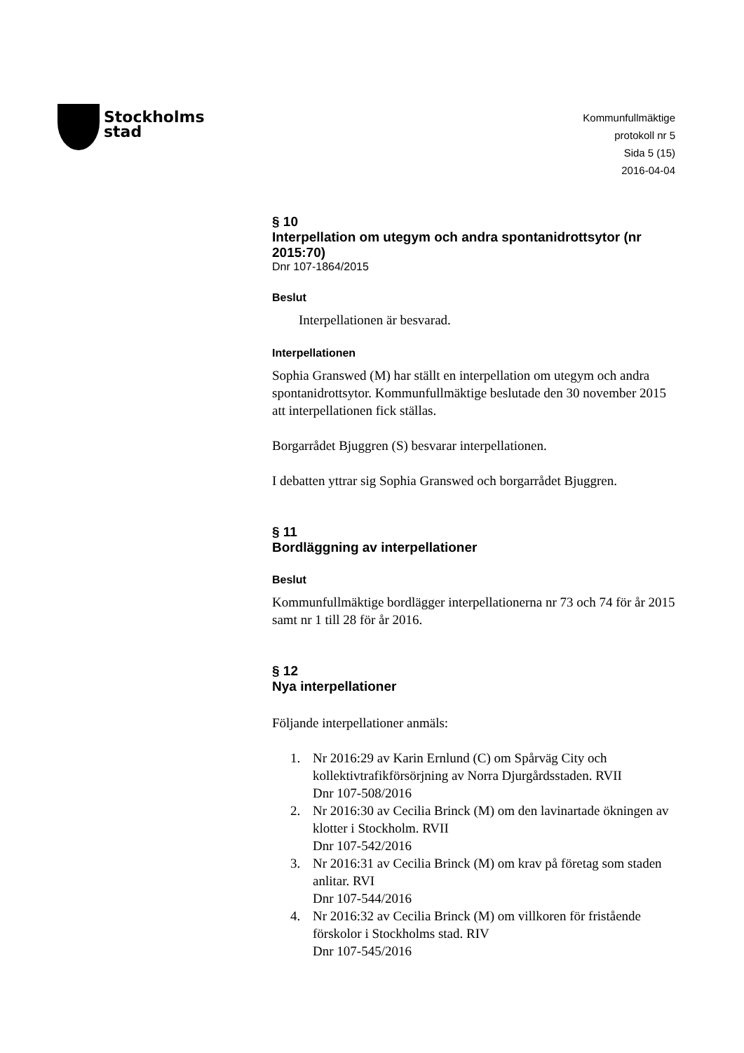Stockholms
stad
Kommunfullmäktige
protokoll nr 5
Sida 5 (15)
2016-04-04
§ 10
Interpellation om utegym och andra spontanidrottsytor (nr 2015:70)
Dnr 107-1864/2015
Beslut
Interpellationen är besvarad.
Interpellationen
Sophia Granswed (M) har ställt en interpellation om utegym och andra spontanidrottsytor. Kommunfullmäktige beslutade den 30 november 2015 att interpellationen fick ställas.
Borgarrådet Bjuggren (S) besvarar interpellationen.
I debatten yttrar sig Sophia Granswed och borgarrådet Bjuggren.
§ 11
Bordläggning av interpellationer
Beslut
Kommunfullmäktige bordlägger interpellationerna nr 73 och 74 för år 2015 samt nr 1 till 28 för år 2016.
§ 12
Nya interpellationer
Följande interpellationer anmäls:
1. Nr 2016:29 av Karin Ernlund (C) om Spårväg City och kollektivtrafikförsörjning av Norra Djurgårdsstaden. RVII
Dnr 107-508/2016
2. Nr 2016:30 av Cecilia Brinck (M) om den lavinartade ökningen av klotter i Stockholm. RVII
Dnr 107-542/2016
3. Nr 2016:31 av Cecilia Brinck (M) om krav på företag som staden anlitar. RVI
Dnr 107-544/2016
4. Nr 2016:32 av Cecilia Brinck (M) om villkoren för fristående förskolor i Stockholms stad. RIV
Dnr 107-545/2016